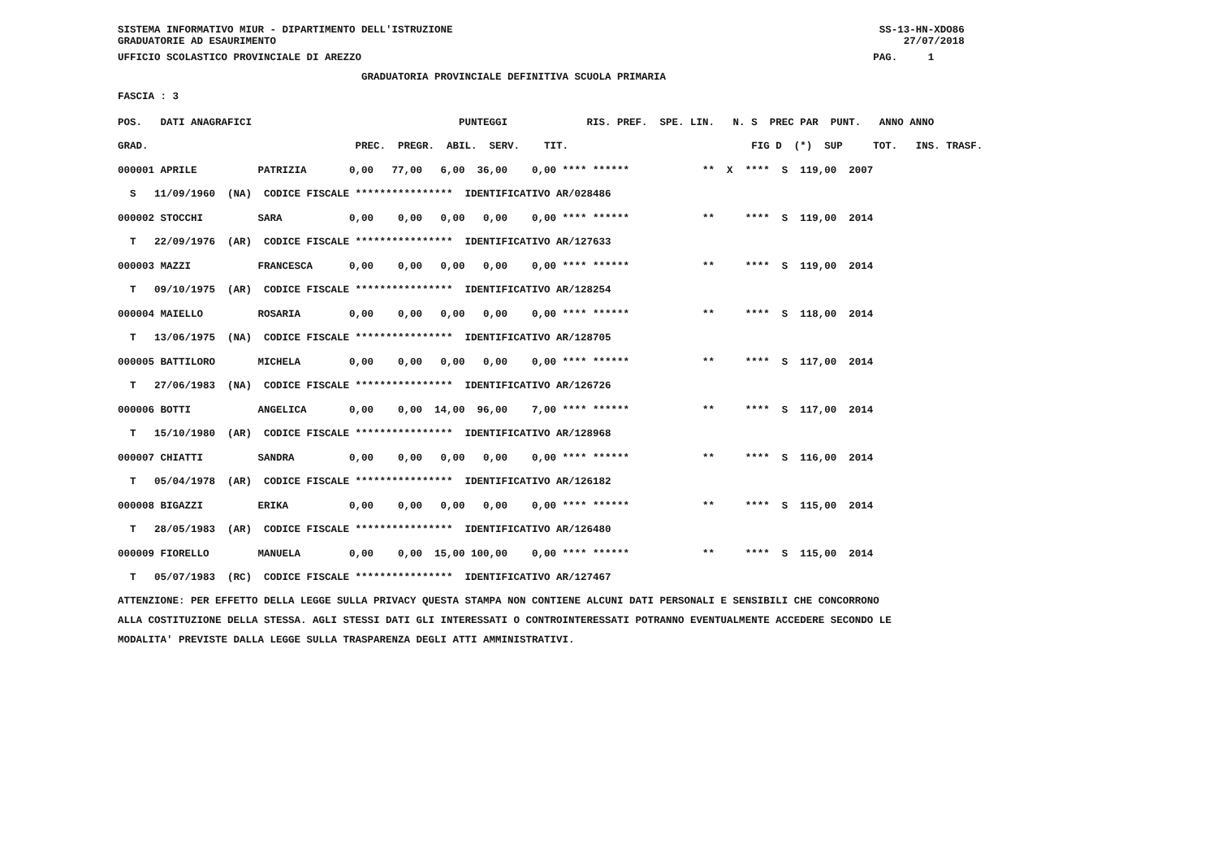SISTEMA INFORMATIVO MIUR - DIPARTIMENTO DELL'ISTRUZIONE                                                                      SS-13-HN-XDO86
GRADUATORIE AD ESAURIMENTO                                                                                                       27/07/2018
UFFICIO SCOLASTICO PROVINCIALE DI AREZZO                                                                                    PAG.     1
                                        GRADUATORIA PROVINCIALE DEFINITIVA SCUOLA PRIMARIA
FASCIA : 3
| POS. DATI ANAGRAFICI PUNTEGGI RIS. PREF. SPE. LIN. N. S PREC PAR PUNT. ANNO ANNO |
| GRAD. PREC. PREGR. ABIL. SERV. TIT. FIG D (*) SUP TOT. INS. TRASF. |
| 000001 APRILE PATRIZIA 0,00 77,00 6,00 36,00 0,00 **** ****** ** X **** S 119,00 2007 |
| S 11/09/1960 (NA) CODICE FISCALE **************** IDENTIFICATIVO AR/028486 |
| 000002 STOCCHI SARA 0,00 0,00 0,00 0,00 0,00 **** ****** ** **** S 119,00 2014 |
| T 22/09/1976 (AR) CODICE FISCALE **************** IDENTIFICATIVO AR/127633 |
| 000003 MAZZI FRANCESCA 0,00 0,00 0,00 0,00 0,00 **** ****** ** **** S 119,00 2014 |
| T 09/10/1975 (AR) CODICE FISCALE **************** IDENTIFICATIVO AR/128254 |
| 000004 MAIELLO ROSARIA 0,00 0,00 0,00 0,00 0,00 **** ****** ** **** S 118,00 2014 |
| T 13/06/1975 (NA) CODICE FISCALE **************** IDENTIFICATIVO AR/128705 |
| 000005 BATTILORO MICHELA 0,00 0,00 0,00 0,00 0,00 **** ****** ** **** S 117,00 2014 |
| T 27/06/1983 (NA) CODICE FISCALE **************** IDENTIFICATIVO AR/126726 |
| 000006 BOTTI ANGELICA 0,00 0,00 14,00 96,00 7,00 **** ****** ** **** S 117,00 2014 |
| T 15/10/1980 (AR) CODICE FISCALE **************** IDENTIFICATIVO AR/128968 |
| 000007 CHIATTI SANDRA 0,00 0,00 0,00 0,00 0,00 **** ****** ** **** S 116,00 2014 |
| T 05/04/1978 (AR) CODICE FISCALE **************** IDENTIFICATIVO AR/126182 |
| 000008 BIGAZZI ERIKA 0,00 0,00 0,00 0,00 0,00 **** ****** ** **** S 115,00 2014 |
| T 28/05/1983 (AR) CODICE FISCALE **************** IDENTIFICATIVO AR/126480 |
| 000009 FIORELLO MANUELA 0,00 0,00 15,00 100,00 0,00 **** ****** ** **** S 115,00 2014 |
| T 05/07/1983 (RC) CODICE FISCALE **************** IDENTIFICATIVO AR/127467 |
ATTENZIONE: PER EFFETTO DELLA LEGGE SULLA PRIVACY QUESTA STAMPA NON CONTIENE ALCUNI DATI PERSONALI E SENSIBILI CHE CONCORRONO ALLA COSTITUZIONE DELLA STESSA. AGLI STESSI DATI GLI INTERESSATI O CONTROINTERESSATI POTRANNO EVENTUALMENTE ACCEDERE SECONDO LE MODALITA' PREVISTE DALLA LEGGE SULLA TRASPARENZA DEGLI ATTI AMMINISTRATIVI.